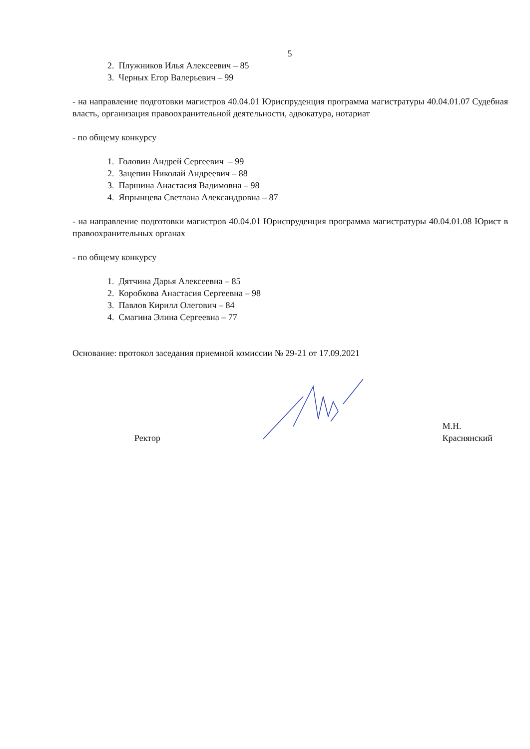5
2. Плужников Илья Алексеевич – 85
3. Черных Егор Валерьевич – 99
- на направление подготовки магистров 40.04.01 Юриспруденция программа магистратуры 40.04.01.07 Судебная власть, организация правоохранительной деятельности, адвокатура, нотариат
- по общему конкурсу
1. Головин Андрей Сергеевич – 99
2. Зацепин Николай Андреевич – 88
3. Паршина Анастасия Вадимовна – 98
4. Япрынцева Светлана Александровна – 87
- на направление подготовки магистров 40.04.01 Юриспруденция программа магистратуры 40.04.01.08 Юрист в правоохранительных органах
- по общему конкурсу
1. Дятчина Дарья Алексеевна – 85
2. Коробкова Анастасия Сергеевна – 98
3. Павлов Кирилл Олегович – 84
4. Смагина Элина Сергеевна – 77
Основание: протокол заседания приемной комиссии № 29-21 от 17.09.2021
Ректор
М.Н. Краснянский